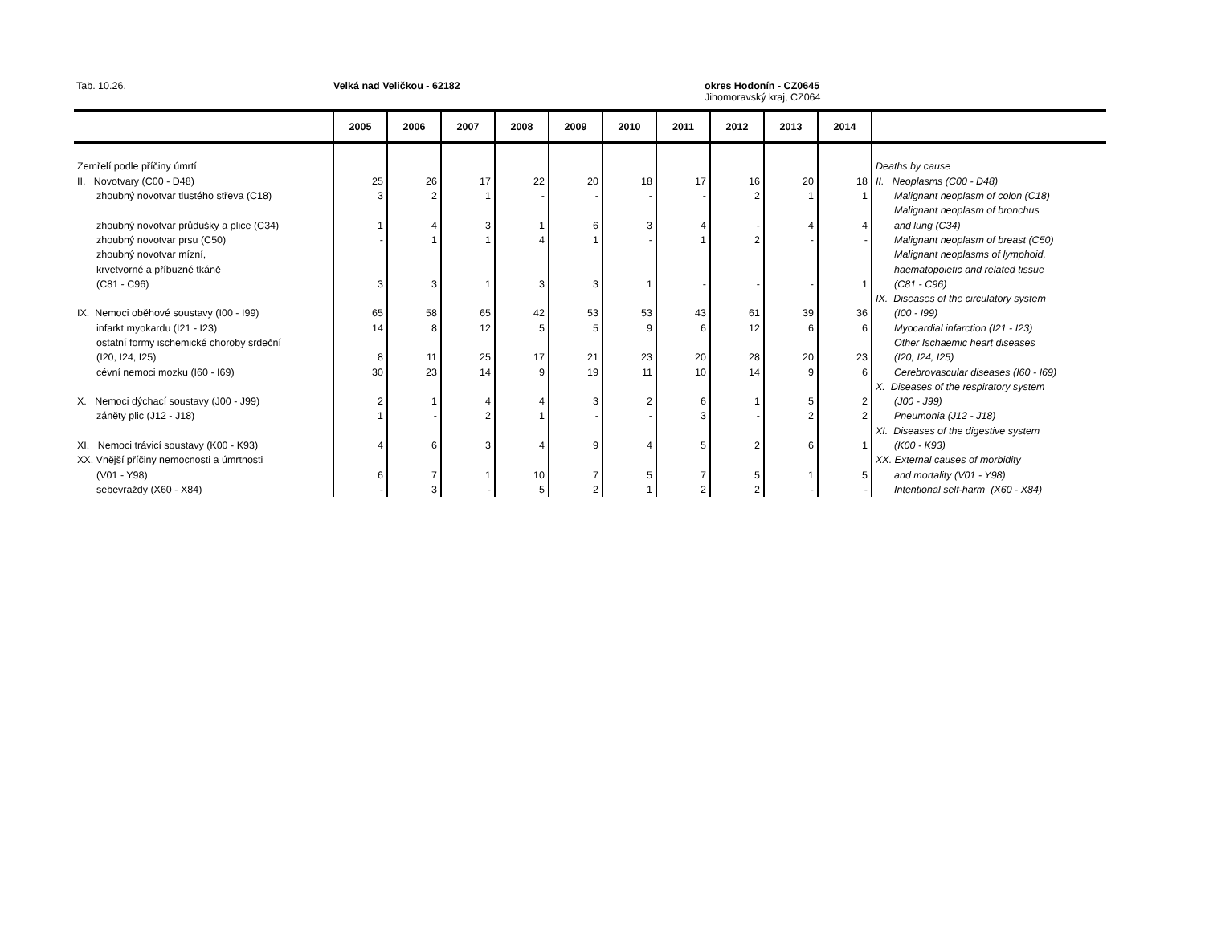Tab. 10.26. Velká nad Veličkou - 62182
okres Hodonín - CZ0645
Jihomoravský kraj, CZ064
| | 2005 | 2006 | 2007 | 2008 | 2009 | 2010 | 2011 | 2012 | 2013 | 2014 | |
| --- | --- | --- | --- | --- | --- | --- | --- | --- | --- | --- | --- |
| Zemřelí podle příčiny úmrtí | | | | | | | | | | | Deaths by cause |
| II. Novotvary (C00 - D48) | 25 | 26 | 17 | 22 | 20 | 18 | 17 | 16 | 20 | 18 | II. Neoplasms (C00 - D48) |
| zhoubný novotvar tlustého střeva (C18) | 3 | 2 | 1 | - | - | - | - | 2 | 1 | 1 | Malignant neoplasm of colon (C18) |
| | | | | | | | | | | | Malignant neoplasm of bronchus |
| zhoubný novotvar průdušky a plice (C34) | 1 | 4 | 3 | 1 | 6 | 3 | 4 | - | 4 | 4 | and lung (C34) |
| zhoubný novotvar prsu (C50) | - | 1 | 1 | 4 | 1 | - | 1 | 2 | - | - | Malignant neoplasm of breast (C50) |
| zhoubný novotvar mízní, | | | | | | | | | | | Malignant neoplasms of lymphoid, |
| krvetvorné a příbuzné tkáně | | | | | | | | | | | haematopoietic and related tissue |
| (C81 - C96) | 3 | 3 | 1 | 3 | 3 | 1 | - | - | - | 1 | (C81 - C96) |
| | | | | | | | | | | | IX. Diseases of the circulatory system |
| IX. Nemoci oběhové soustavy (I00 - I99) | 65 | 58 | 65 | 42 | 53 | 53 | 43 | 61 | 39 | 36 | (I00 - I99) |
| infarkt myokardu (I21 - I23) | 14 | 8 | 12 | 5 | 5 | 9 | 6 | 12 | 6 | 6 | Myocardial infarction (I21 - I23) |
| ostatní formy ischemické choroby srdeční | | | | | | | | | | | Other Ischaemic heart diseases |
| (I20, I24, I25) | 8 | 11 | 25 | 17 | 21 | 23 | 20 | 28 | 20 | 23 | (I20, I24, I25) |
| cévní nemoci mozku (I60 - I69) | 30 | 23 | 14 | 9 | 19 | 11 | 10 | 14 | 9 | 6 | Cerebrovascular diseases (I60 - I69) |
| | | | | | | | | | | | X. Diseases of the respiratory system |
| X. Nemoci dýchací soustavy (J00 - J99) | 2 | 1 | 4 | 4 | 3 | 2 | 6 | 1 | 5 | 2 | (J00 - J99) |
| záněty plic (J12 - J18) | 1 | - | 2 | 1 | - | - | 3 | - | 2 | 2 | Pneumonia (J12 - J18) |
| | | | | | | | | | | | XI. Diseases of the digestive system |
| XI. Nemoci trávicí soustavy (K00 - K93) | 4 | 6 | 3 | 4 | 9 | 4 | 5 | 2 | 6 | 1 | (K00 - K93) |
| XX. Vnější příčiny nemocnosti a úmrtnosti | | | | | | | | | | | XX. External causes of morbidity |
| (V01 - Y98) | 6 | 7 | 1 | 10 | 7 | 5 | 7 | 5 | 1 | 5 | and mortality (V01 - Y98) |
| sebevraždy (X60 - X84) | - | 3 | - | 5 | 2 | 1 | 2 | 2 | - | - | Intentional self-harm (X60 - X84) |